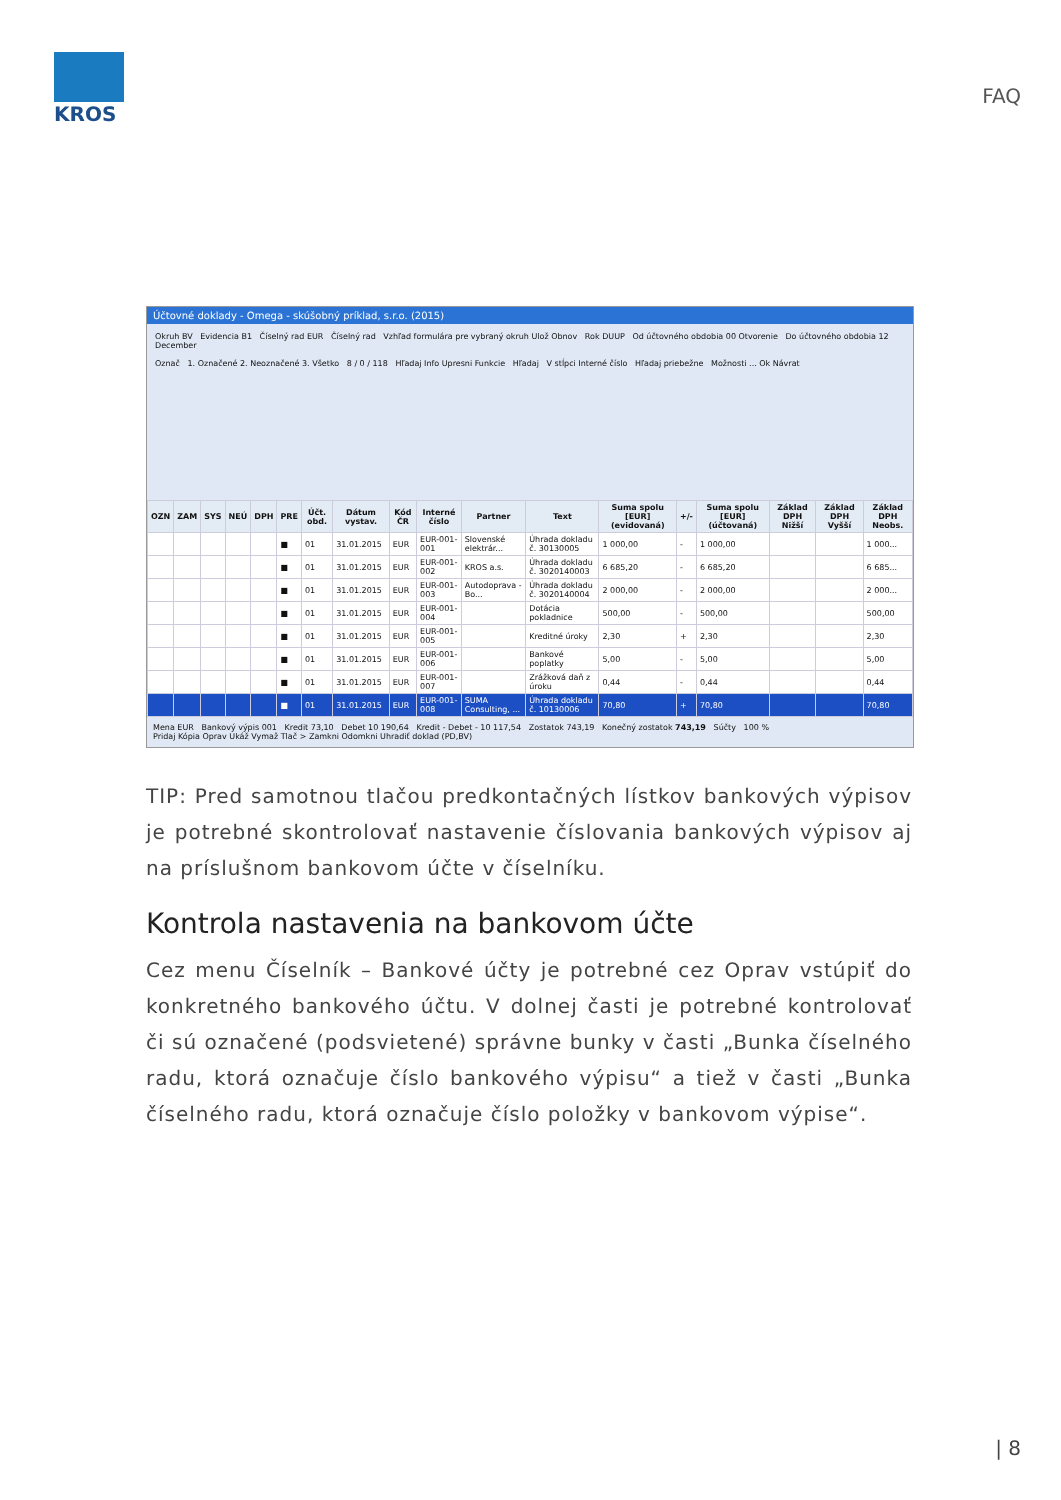KROS
FAQ
Účtovné doklady - Omega - skúšobný príklad, s.r.o. (2015)
Okruh BV Evidencia B1 Číselný rad EUR Číselný rad Vzhľad formulára pre vybraný okruh Ulož Obnov Rok DUUP Od účtovného obdobia 00 Otvorenie Do účtovného obdobia 12 December
Označ 1. Označené 2. Neoznačené 3. Všetko 8 / 0 / 118 Hľadaj Info Upresni Funkcie Hľadaj V stĺpci Interné číslo Hľadaj priebežne Možnosti ... Ok Návrat
| OZN | ZAM | SYS | NEÚ | DPH | PRE | Účt. obd. | Dátum vystav. | Kód ČR | Interné číslo | Partner | Text | Suma spolu [EUR] (evidovaná) | +/- | Suma spolu [EUR] (účtovaná) | Základ DPH Nižší | Základ DPH Vyšší | Základ DPH Neobs. |
| --- | --- | --- | --- | --- | --- | --- | --- | --- | --- | --- | --- | --- | --- | --- | --- | --- | --- |
| | | | | | ■ | 01 | 31.01.2015 | EUR | EUR-001-001 | Slovenské elektrár... | Úhrada dokladu č. 30130005 | 1 000,00 | - | 1 000,00 | | | 1 000... |
| | | | | | ■ | 01 | 31.01.2015 | EUR | EUR-001-002 | KROS a.s. | Úhrada dokladu č. 3020140003 | 6 685,20 | - | 6 685,20 | | | 6 685... |
| | | | | | ■ | 01 | 31.01.2015 | EUR | EUR-001-003 | Autodoprava - Bo... | Úhrada dokladu č. 3020140004 | 2 000,00 | - | 2 000,00 | | | 2 000... |
| | | | | | ■ | 01 | 31.01.2015 | EUR | EUR-001-004 | | Dotácia pokladnice | 500,00 | - | 500,00 | | | 500,00 |
| | | | | | ■ | 01 | 31.01.2015 | EUR | EUR-001-005 | | Kreditné úroky | 2,30 | + | 2,30 | | | 2,30 |
| | | | | | ■ | 01 | 31.01.2015 | EUR | EUR-001-006 | | Bankové poplatky | 5,00 | - | 5,00 | | | 5,00 |
| | | | | | ■ | 01 | 31.01.2015 | EUR | EUR-001-007 | | Zrážková daň z úroku | 0,44 | - | 0,44 | | | 0,44 |
| | | | | | ■ | 01 | 31.01.2015 | EUR | EUR-001-008 | SUMA Consulting, ... | Úhrada dokladu č. 10130006 | 70,80 | + | 70,80 | | | 70,80 |
Mena EUR Bankový výpis 001 Kredit 73,10 Debet 10 190,64 Kredit - Debet - 10 117,54 Zostatok 743,19 Konečný zostatok 743,19 Súčty 100 %
Pridaj Kópia Oprav Ukáž Vymaž Tlač > Zamkni Odomkni Uhradiť doklad (PD,BV)
TIP: Pred samotnou tlačou predkontačných lístkov bankových výpisov je potrebné skontrolovať nastavenie číslovania bankových výpisov aj na príslušnom bankovom účte v číselníku.
Kontrola nastavenia na bankovom účte
Cez menu Číselník – Bankové účty je potrebné cez Oprav vstúpiť do konkretného bankového účtu. V dolnej časti je potrebné kontrolovať či sú označené (podsvietené) správne bunky v časti „Bunka číselného radu, ktorá označuje číslo bankového výpisu“ a tiež v časti „Bunka číselného radu, ktorá označuje číslo položky v bankovom výpise“.
| 8